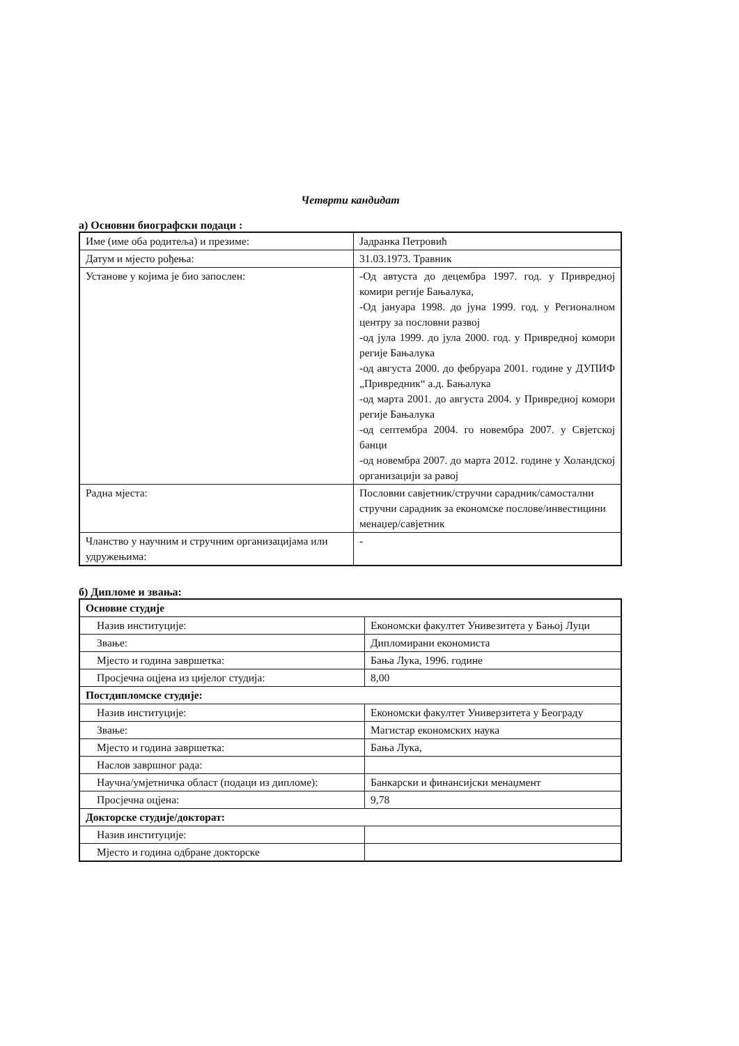Четврти кандидат
а) Основни биографски подаци :
| Име (име оба родитеља) и презиме: | Јадранка Петровић |
| Датум и мјесто рођења: | 31.03.1973. Травник |
| Установе у којима је био запослен: | -Од автуста до децембра 1997. год. у Привредној комири регије Бањалука, -Од јануара 1998. до јуна 1999. год. у Регионалном центру за пословни развој -од јула 1999. до јула 2000. год. у Привредној комори регије Бањалука -од августа 2000. до фебруара 2001. године у ДУПИФ „Привредник“ а.д. Бањалука -од марта 2001. до августа 2004. у Привредној комори регије Бањалука -од септембра 2004. го новембра 2007. у Свјетској банци -од новембра 2007. до марта 2012. године у Холандској организацији за равој |
| Радна мјеста: | Пословни савјетник/стручни сарадник/самостални стручни сарадник за економске послове/инвестицини менаџер/савјетник |
| Чланство у научним и стручним организацијама или удружењима: | - |
б) Дипломе и звања:
| Основне студије | |
| Назив институције: | Економски факултет Унивезитета у Бањој Луци |
| Звање: | Дипломирани економиста |
| Мјесто и година завршетка: | Бања Лука, 1996. године |
| Просјечна оцјена из цијелог студија: | 8,00 |
| Постдипломске студије: | |
| Назив институције: | Економски факултет Универзитета у Београду |
| Звање: | Магистар економских наука |
| Мјесто и година завршетка: | Бања Лука, |
| Наслов завршног рада: | |
| Научна/умјетничка област (подаци из дипломе): | Банкарски и финансијски менаџмент |
| Просјечна оцјена: | 9,78 |
| Докторске студије/докторат: | |
| Назив институције: | |
| Мјесто и година одбране докторске | |